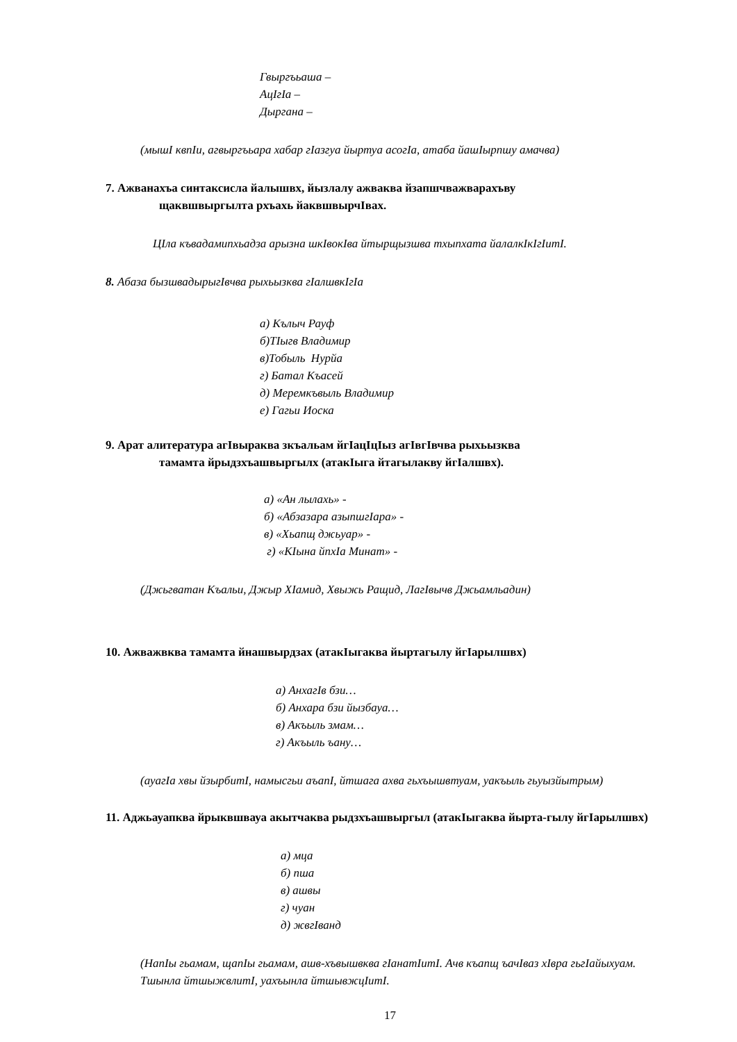Гвыргъьаша –
АцIгIа –
Дыргана –
(мышI квпIи, агвыргъьара хабар гIазгуа йыртуа асогIа, атаба йашIырпшу амачва)
7. Ажванахъа синтаксисла йалышвх, йызлалу ажваква йзапшчважварахъву
щаквшвыргылта рхъахь йаквшвырчIвах.
ЦIла къвадамипхьадза арызна шкIвокIва йтырщызшва тхыпхата йалалкIкIгIитI.
8. Абаза бызшвадырыгIвчва рыхьызква гIалшвкIгIа
а) Кълыч Рауф
б)ТIыгв Владимир
в)Тобыль Нурйа
г) Батал Къасей
д) Меремкъвыль Владимир
е) Гагьи Иоска
9. Арат алитература агIвыраква зкъальам йгIацIцIыз агIвгIвчва рыхьызква
тамамта йрыдзхъашвыргылх (атакIыга йтагылакву йгIалшвх).
а) «Ан лылахь» -
б) «Абзазара азыпшгIара» -
в) «Хьапщ джьуар» -
г) «КIына йпхIа Минат» -
(Джьгватан Къальи, Джыр ХIамид, Хвыжь Ращид, ЛагIвычв Джьамльадин)
10. Ажважвква тамамта йнашвырдзах (атакIыгаква йыртагылу йгIарылшвх)
а) АнхагIв бзи…
б) Анхара бзи йызбауа…
в) Акъыль змам…
г) Акъыль ъану…
(ауагIа хвы йзырбитI, намысгьи аъапI, йтшага ахва гьхъышвтуам, уакъыль гьуызйытрым)
11. Аджьауапква йрыквшвауа акытчаква рыдзхъашвыргыл (атакIыгаква йырта-гылу йгIарылшвх)
а) мца
б) пша
в) ашвы
г) чуан
д) жвгIванд
(НапIы гьамам, щапIы гьамам, ашв-хъвышвква гIанатIитI. Ачв къапщ ъачIваз хIвра гьгIайыхуам. Тшынла йтшыжвлитI, уахъынла йтшывжцIитI.
17